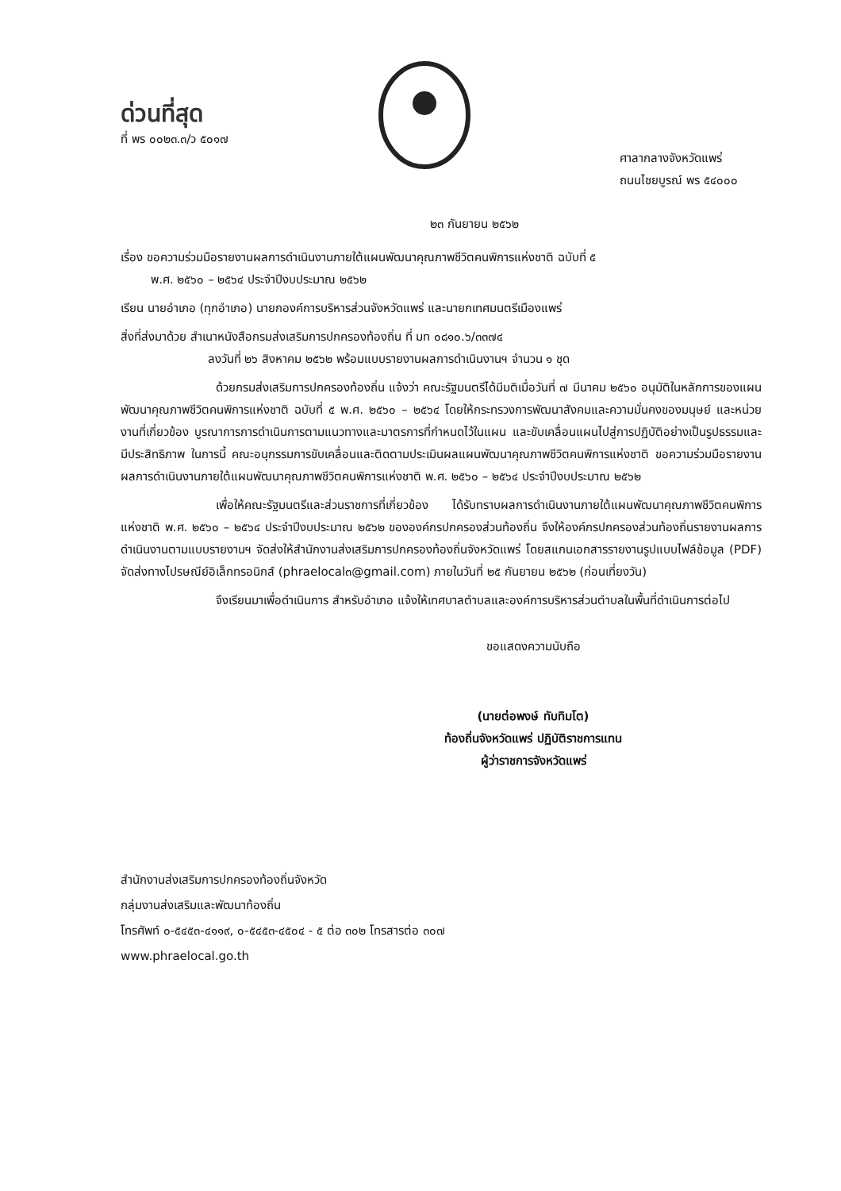ด่วนที่สุด
ที่ พร ๐๐๒๓.๓/ว ๕๐๑๗
ศาลากลางจังหวัดแพร่
ถนนไชยบูรณ์ พร ๕๔๐๐๐
๒๓ กันยายน ๒๕๖๒
เรื่อง ขอความร่วมมือรายงานผลการดำเนินงานภายใต้แผนพัฒนาคุณภาพชีวิตคนพิการแห่งชาติ ฉบับที่ ๕
พ.ศ. ๒๕๖๐ – ๒๕๖๔ ประจำปีงบประมาณ ๒๕๖๒
เรียน นายอำเภอ (ทุกอำเภอ) นายกองค์การบริหารส่วนจังหวัดแพร่ และนายกเทศมนตรีเมืองแพร่
สิ่งที่ส่งมาด้วย สำเนาหนังสือกรมส่งเสริมการปกครองท้องถิ่น ที่ มท ๐๘๑๐.๖/๓๓๗๔
ลงวันที่ ๒๖ สิงหาคม ๒๕๖๒ พร้อมแบบรายงานผลการดำเนินงานฯ จำนวน ๑ ชุด
ด้วยกรมส่งเสริมการปกครองท้องถิ่น แจ้งว่า คณะรัฐมนตรีได้มีมติเมื่อวันที่ ๗ มีนาคม ๒๕๖๐ อนุมัติในหลักการของแผนพัฒนาคุณภาพชีวิตคนพิการแห่งชาติ ฉบับที่ ๕ พ.ศ. ๒๕๖๐ – ๒๕๖๔ โดยให้กระทรวงการพัฒนาสังคมและความมั่นคงของมนุษย์ และหน่วยงานที่เกี่ยวข้อง บูรณาการการดำเนินการตามแนวทางและมาตรการที่กำหนดไว้ในแผน และขับเคลื่อนแผนไปสู่การปฏิบัติอย่างเป็นรูปธรรมและมีประสิทธิภาพ ในการนี้ คณะอนุกรรมการขับเคลื่อนและติดตามประเมินผลแผนพัฒนาคุณภาพชีวิตคนพิการแห่งชาติ ขอความร่วมมือรายงานผลการดำเนินงานภายใต้แผนพัฒนาคุณภาพชีวิตคนพิการแห่งชาติ พ.ศ. ๒๕๖๐ – ๒๕๖๔ ประจำปีงบประมาณ ๒๕๖๒
เพื่อให้คณะรัฐมนตรีและส่วนราชการที่เกี่ยวข้อง ได้รับทราบผลการดำเนินงานภายใต้แผนพัฒนาคุณภาพชีวิตคนพิการแห่งชาติ พ.ศ. ๒๕๖๐ – ๒๕๖๔ ประจำปีงบประมาณ ๒๕๖๒ ขององค์กรปกครองส่วนท้องถิ่น จึงให้องค์กรปกครองส่วนท้องถิ่นรายงานผลการดำเนินงานตามแบบรายงานฯ จัดส่งให้สำนักงานส่งเสริมการปกครองท้องถิ่นจังหวัดแพร่ โดยสแกนเอกสารรายงานรูปแบบไฟล์ข้อมูล (PDF) จัดส่งทางไปรษณีย์อิเล็กทรอนิกส์ (phraelocal๓@gmail.com) ภายในวันที่ ๒๕ กันยายน ๒๕๖๒ (ก่อนเที่ยงวัน)
จึงเรียนมาเพื่อดำเนินการ สำหรับอำเภอ แจ้งให้เทศบาลตำบลและองค์การบริหารส่วนตำบลในพื้นที่ดำเนินการต่อไป
ขอแสดงความนับถือ
(นายต่อพงษ์ ทับทิมโต)
ท้องถิ่นจังหวัดแพร่ ปฏิบัติราชการแทน
ผู้ว่าราชการจังหวัดแพร่
สำนักงานส่งเสริมการปกครองท้องถิ่นจังหวัด
กลุ่มงานส่งเสริมและพัฒนาท้องถิ่น
โทรศัพท์ ๐-๕๔๕๓-๔๑๑๙, ๐-๕๔๕๓-๔๕๐๔ - ๕ ต่อ ๓๐๒ โทรสารต่อ ๓๐๗
www.phraelocal.go.th